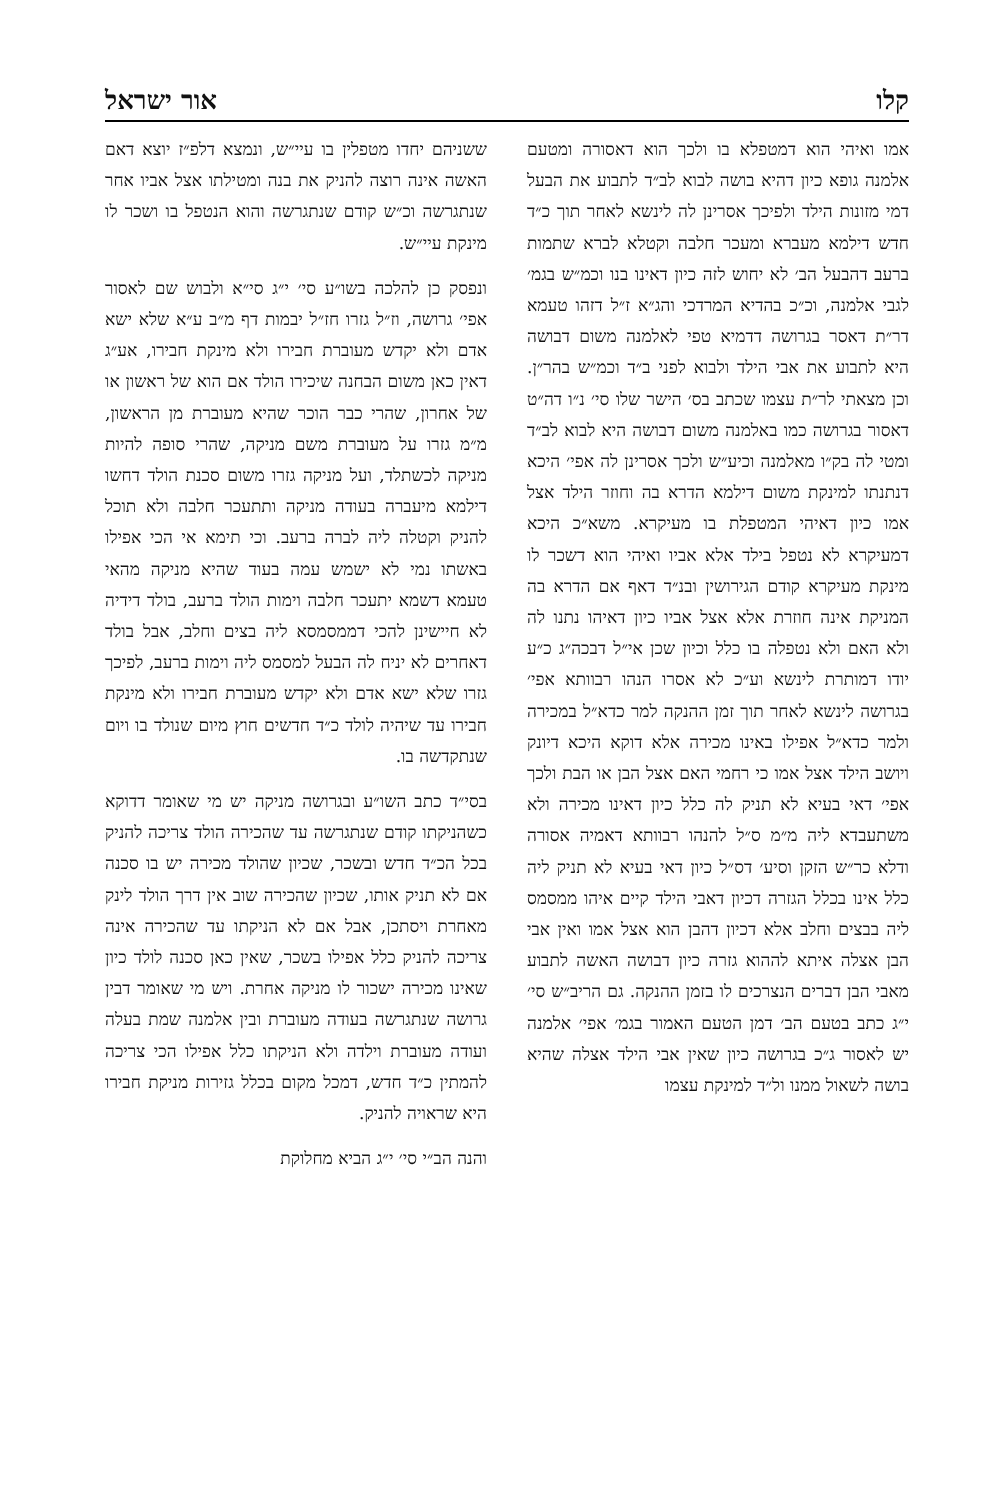קלו אור ישראל
אמו ואיהי הוא דמטפלא בו ולכך הוא דאסורה ומטעם אלמנה גופא כיון דהיא בושה לבוא לב״ד לתבוע את הבעל דמי מזונות הילד ולפיכך אסרינן לה לינשא לאחר תוך כ״ד חדש דילמא מעברא ומעכר חלבה וקטלא לברא שתמות ברעב דהבעל הב׳ לא יחוש לזה כיון דאינו בנו וכמ״ש בגמ׳ לגבי אלמנה, וכ״כ בהדיא המרדכי והג״א ז״ל דזהו טעמא דר״ת דאסר בגרושה דדמיא טפי לאלמנה משום דבושה היא לתבוע את אבי הילד ולבוא לפני ב״ד וכמ״ש בהר״ן. וכן מצאתי לר״ת עצמו שכתב בס׳ הישר שלו סי׳ נ״ו דה״ט דאסור בגרושה כמו באלמנה משום דבושה היא לבוא לב״ד ומטי לה בק״ו מאלמנה וכיע״ש ולכך אסרינן לה אפי׳ היכא דנתנתו למינקת משום דילמא הדרא בה וחוזר הילד אצל אמו כיון דאיהי המטפלת בו מעיקרא. משא״כ היכא דמעיקרא לא נטפל בילד אלא אביו ואיהי הוא דשכר לו מינקת מעיקרא קודם הגירושין ובנ״ד דאף אם הדרא בה המניקת אינה חוזרת אלא אצל אביו כיון דאיהו נתנו לה ולא האם ולא נטפלה בו כלל וכיון שכן אי״ל דבכה״ג כ״ע יודו דמותרת לינשא וע״כ לא אסרו הנהו רבוותא אפי׳ בגרושה לינשא לאחר תוך זמן ההנקה למר כדא״ל במכירה ולמר כדא״ל אפילו באינו מכירה אלא דוקא היכא דיונק ויושב הילד אצל אמו כי רחמי האם אצל הבן או הבת ולכך אפי׳ דאי בעיא לא תניק לה כלל כיון דאינו מכירה ולא משתעבדא ליה מ״מ ס״ל להנהו רבוותא דאמיה אסורה ודלא כר״ש הזקן וסיע׳ דס״ל כיון דאי בעיא לא תניק ליה כלל אינו בכלל הגזרה דכיון דאבי הילד קיים איהו ממסמס ליה בבצים וחלב אלא דכיון דהבן הוא אצל אמו ואין אבי הבן אצלה איתא לההוא גזרה כיון דבושה האשה לתבוע מאבי הבן דברים הנצרכים לו בזמן ההנקה. גם הריב״ש סי׳ י״ג כתב בטעם הב׳ דמן הטעם האמור בגמ׳ אפי׳ אלמנה יש לאסור ג״כ בגרושה כיון שאין אבי הילד אצלה שהיא בושה לשאול ממנו ול״ד למינקת עצמו
ששניהם יחדו מטפלין בו עיי״ש, ונמצא דלפ״ז יוצא דאם האשה אינה רוצה להניק את בנה ומטילתו אצל אביו אחר שנתגרשה וכ״ש קודם שנתגרשה והוא הנטפל בו ושכר לו מינקת עיי״ש.
ונפסק כן להלכה בשו״ע סי׳ י״ג סי״א ולבוש שם לאסור אפי׳ גרושה, וז״ל גזרו חז״ל יבמות דף מ״ב ע״א שלא ישא אדם ולא יקדש מעוברת חבירו ולא מינקת חבירו, אע״ג דאין כאן משום הבחנה שיכירו הולד אם הוא של ראשון או של אחרון, שהרי כבר הוכר שהיא מעוברת מן הראשון, מ״מ גזרו על מעוברת משם מניקה, שהרי סופה להיות מניקה לכשתלד, ועל מניקה גזרו משום סכנת הולד דחשו דילמא מיעברה בעודה מניקה ותתעכר חלבה ולא תוכל להניק וקטלה ליה לברה ברעב. וכי תימא אי הכי אפילו באשתו נמי לא ישמש עמה בעוד שהיא מניקה מהאי טעמא דשמא יתעכר חלבה וימות הולד ברעב, בולד דידיה לא חיישינן להכי דממסמסא ליה בצים וחלב, אבל בולד דאחרים לא יניח לה הבעל למסמס ליה וימות ברעב, לפיכך גזרו שלא ישא אדם ולא יקדש מעוברת חבירו ולא מינקת חבירו עד שיהיה לולד כ״ד חדשים חוץ מיום שנולד בו ויום שנתקדשה בו.
בסי״ד כתב השו״ע ובגרושה מניקה יש מי שאומר דדוקא כשהניקתו קודם שנתגרשה עד שהכירה הולד צריכה להניק בכל הכ״ד חדש ובשכר, שכיון שהולד מכירה יש בו סכנה אם לא תניק אותו, שכיון שהכירה שוב אין דרך הולד לינק מאחרת ויסתכן, אבל אם לא הניקתו עד שהכירה אינה צריכה להניק כלל אפילו בשכר, שאין כאן סכנה לולד כיון שאינו מכירה ישכור לו מניקה אחרת. ויש מי שאומר דבין גרושה שנתגרשה בעודה מעוברת ובין אלמנה שמת בעלה ועודה מעוברת וילדה ולא הניקתו כלל אפילו הכי צריכה להמתין כ״ד חדש, דמכל מקום בכלל גזירות מניקת חבירו היא שראויה להניק.
והנה הב״י סי׳ י״ג הביא מחלוקת